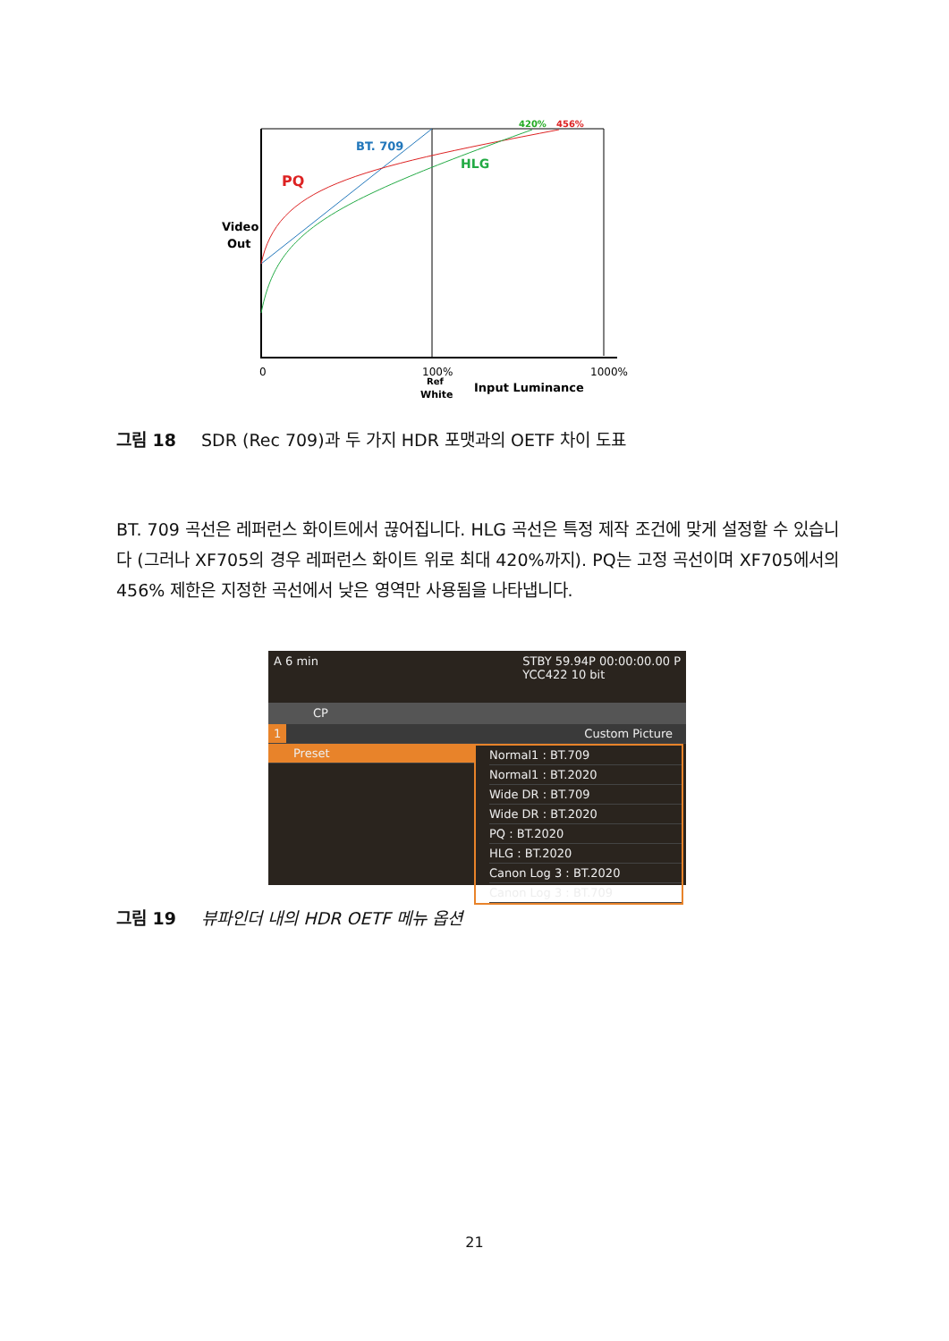420%
456%
BT. 709
HLG
PQ
Video
Out
0
100%
Ref
White
1000%
Input Luminance
그림 18 SDR (Rec 709)과 두 가지 HDR 포맷과의 OETF 차이 도표
BT. 709 곡선은 레퍼런스 화이트에서 끊어집니다. HLG 곡선은 특정 제작 조건에 맞게 설정할 수 있습니다 (그러나 XF705의 경우 레퍼런스 화이트 위로 최대 420%까지). PQ는 고정 곡선이며 XF705에서의 456% 제한은 지정한 곡선에서 낮은 영역만 사용됨을 나타냅니다.
A 6 min STBY 59.94P 00:00:00.00 P
YCC422 10 bit
CP
1 Custom Picture
Preset Normal1 : BT.709
Normal1 : BT.2020
Wide DR : BT.709
Wide DR : BT.2020
PQ : BT.2020
HLG : BT.2020
Canon Log 3 : BT.2020
Canon Log 3 : BT.709
그림 19 뷰파인더 내의 HDR OETF 메뉴 옵션
21